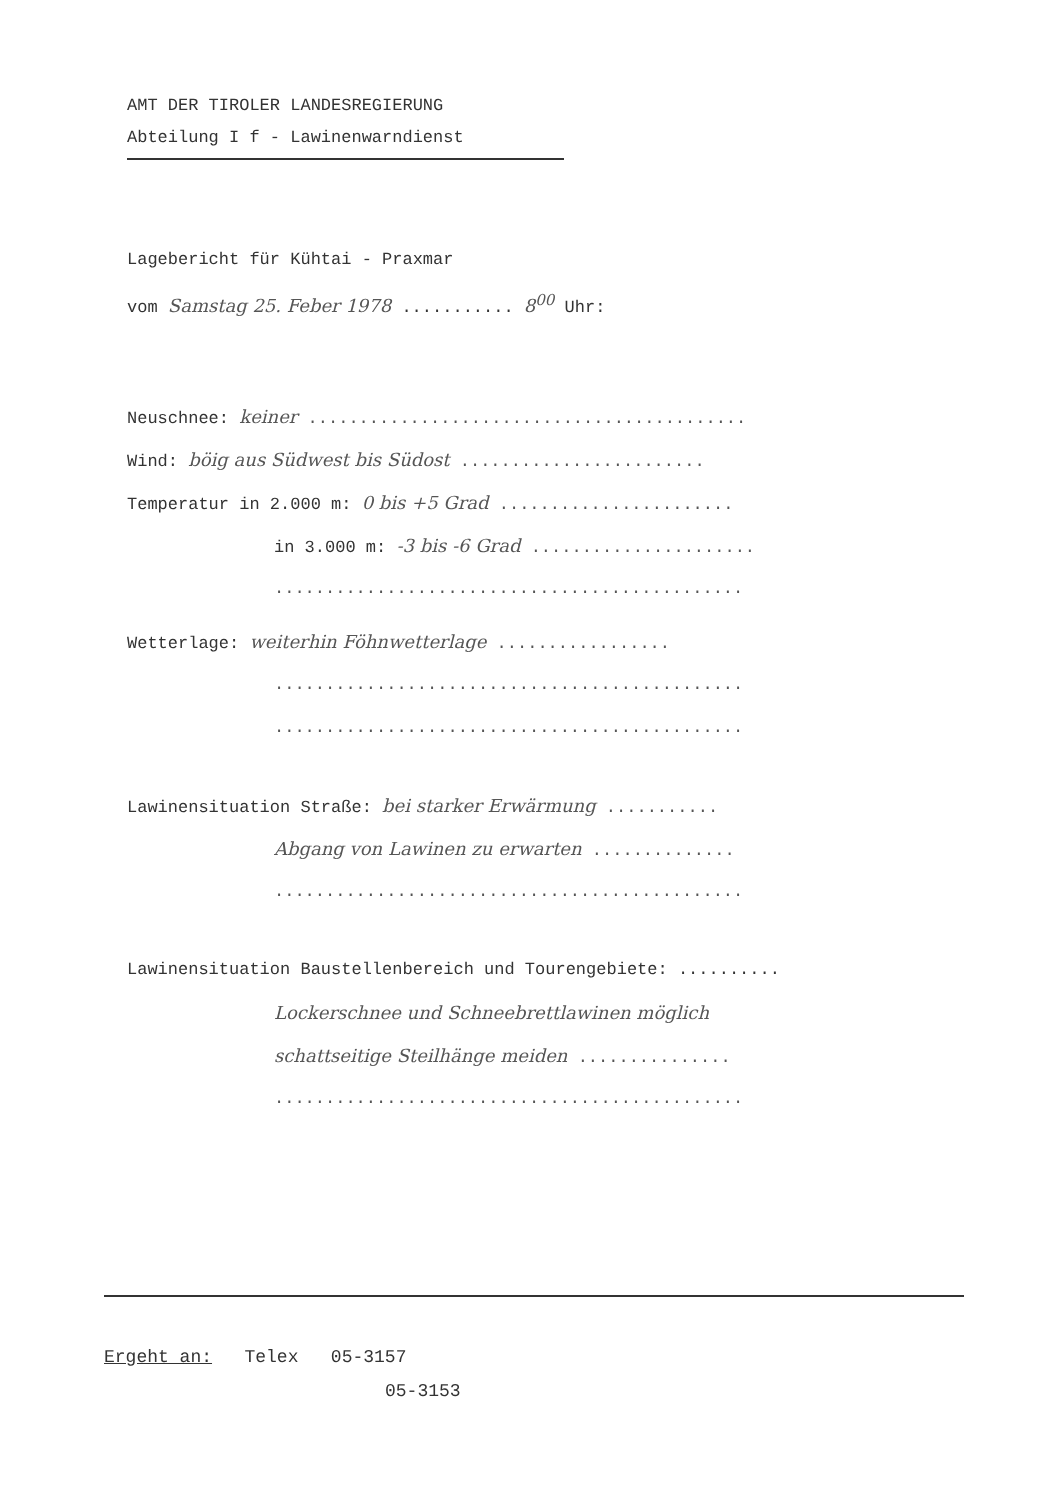AMT DER TIROLER LANDESREGIERUNG
Abteilung I f - Lawinenwarndienst
Lagebericht für Kühtai - Praxmar
vom Samstag 25. Feber 1978 ........... 8<sup>00</sup> Uhr:
Neuschnee: keiner ...........................................
Wind: böig aus Südwest bis Südost ........................
Temperatur in 2.000 m: 0 bis +5 Grad .......................
in 3.000 m: -3 bis -6 Grad ......................
..............................................
Wetterlage: weiterhin Föhnwetterlage .................
..............................................
..............................................
Lawinensituation Straße: bei starker Erwärmung ...........
Abgang von Lawinen zu erwarten ..............
..............................................
Lawinensituation Baustellenbereich und Tourengebiete: ..........
Lockerschnee und Schneebrettlawinen möglich
schattseitige Steilhänge meiden ...............
..............................................
Ergeht an: Telex 05-3157
05-3153